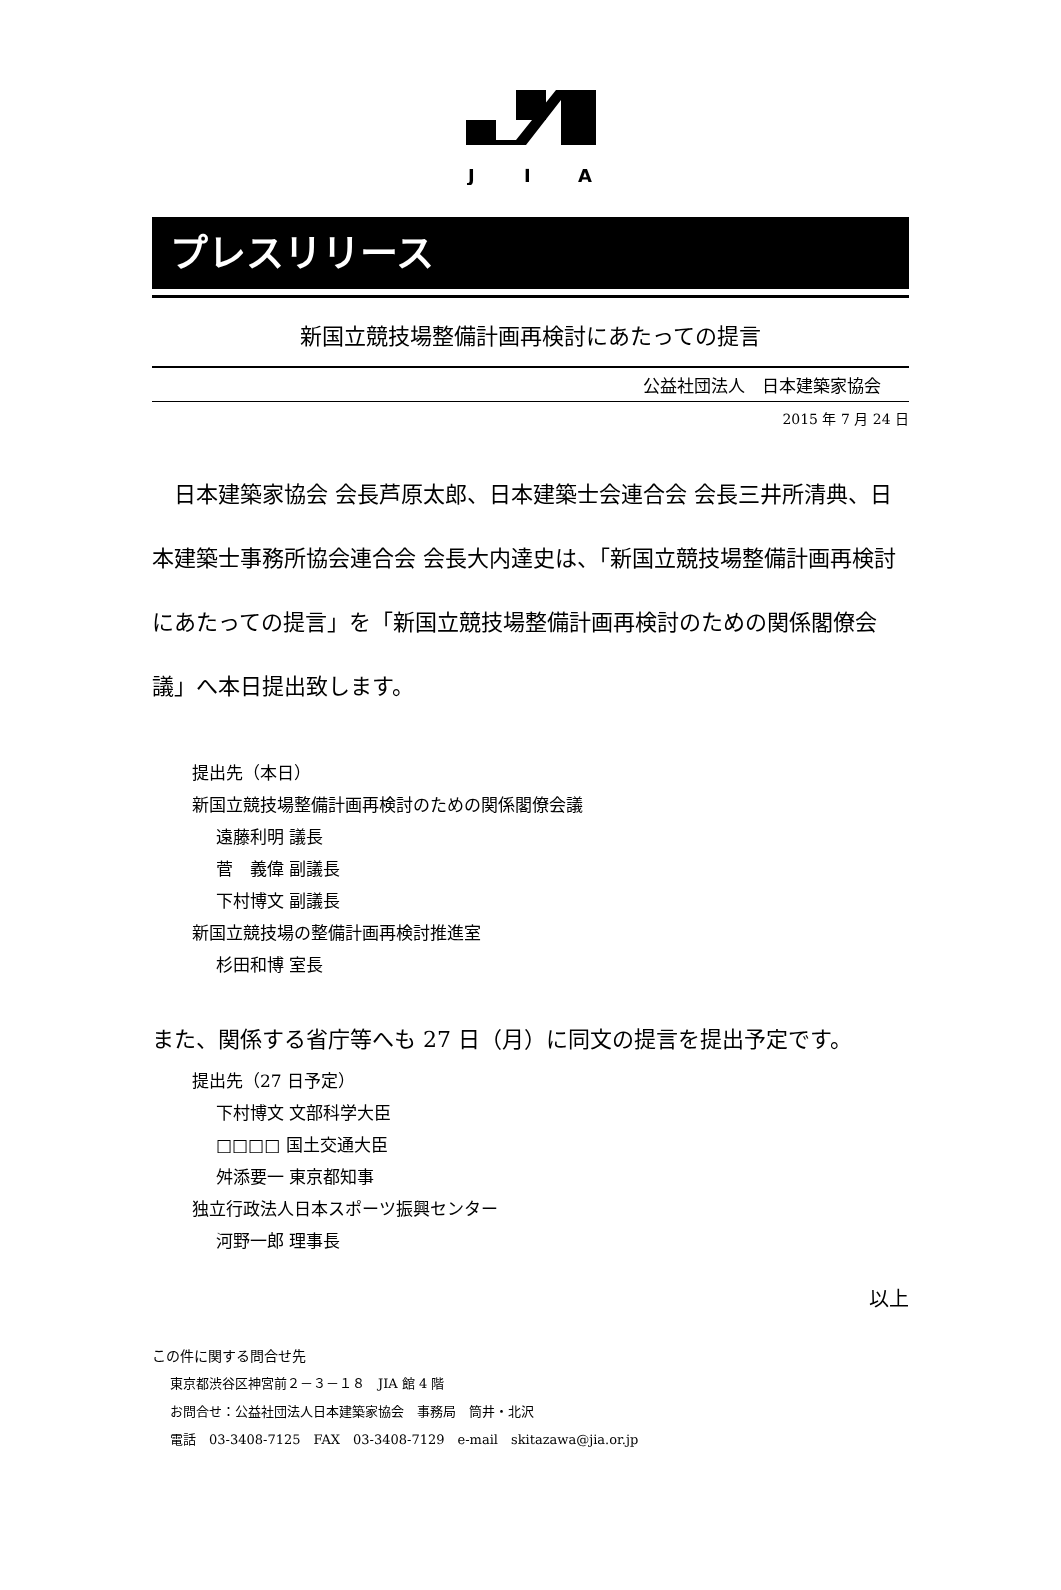J
I
A
プレスリリース
新国立競技場整備計画再検討にあたっての提言
公益社団法人　日本建築家協会
2015 年 7 月 24 日
日本建築家協会 会長芦原太郎、日本建築士会連合会 会長三井所清典、日本建築士事務所協会連合会 会長大内達史は、「新国立競技場整備計画再検討にあたっての提言」を「新国立競技場整備計画再検討のための関係閣僚会議」へ本日提出致します。
提出先（本日）
新国立競技場整備計画再検討のための関係閣僚会議
遠藤利明 議長
菅　義偉 副議長
下村博文 副議長
新国立競技場の整備計画再検討推進室
杉田和博 室長
また、関係する省庁等へも 27 日（月）に同文の提言を提出予定です。
提出先（27 日予定）
下村博文 文部科学大臣
□□□□ 国土交通大臣
舛添要一 東京都知事
独立行政法人日本スポーツ振興センター
河野一郎 理事長
以上
この件に関する問合せ先
東京都渋谷区神宮前２－３－１８　JIA 館 4 階
お問合せ：公益社団法人日本建築家協会　事務局　筒井・北沢
電話　03-3408-7125　FAX　03-3408-7129　e-mail　skitazawa@jia.or.jp